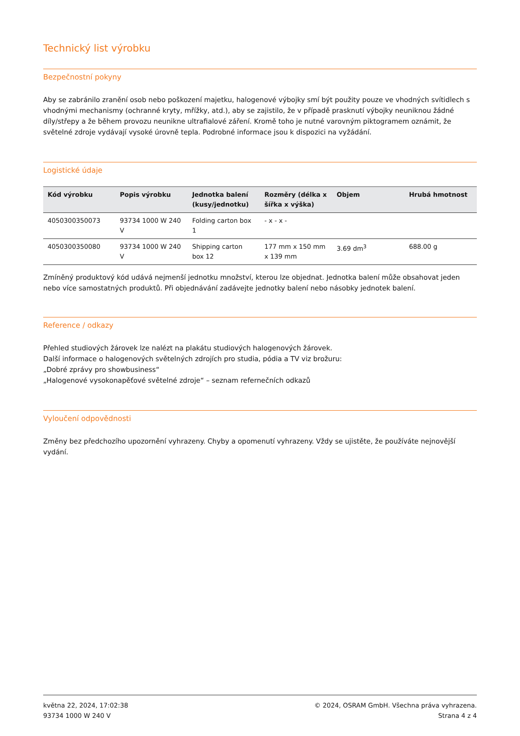Technický list výrobku
Bezpečnostní pokyny
Aby se zabránilo zranění osob nebo poškození majetku, halogenové výbojky smí být použity pouze ve vhodných svítidlech s vhodnými mechanismy (ochranné kryty, mřížky, atd.), aby se zajistilo, že v případě prasknutí výbojky neuniknou žádné díly/střepy a že během provozu neunikne ultrafialové záření. Kromě toho je nutné varovným piktogramem oznámit, že světelné zdroje vydávají vysoké úrovně tepla. Podrobné informace jsou k dispozici na vyžádání.
Logistické údaje
| Kód výrobku | Popis výrobku | Jednotka balení (kusy/jednotku) | Rozměry (délka x šířka x výška) | Objem | Hrubá hmotnost |
| --- | --- | --- | --- | --- | --- |
| 4050300350073 | 93734 1000 W 240 V | Folding carton box 1 | - x - x - | | |
| 4050300350080 | 93734 1000 W 240 V | Shipping carton box 12 | 177 mm x 150 mm x 139 mm | 3.69 dm<sup>3</sup> | 688.00 g |
Zmíněný produktový kód udává nejmenší jednotku množství, kterou lze objednat. Jednotka balení může obsahovat jeden nebo více samostatných produktů. Při objednávání zadávejte jednotky balení nebo násobky jednotek balení.
Reference / odkazy
Přehled studiových žárovek lze nalézt na plakátu studiových halogenových žárovek.
Další informace o halogenových světelných zdrojích pro studia, pódia a TV viz brožuru:
„Dobré zprávy pro showbusiness“
„Halogenové vysokonapěťové světelné zdroje“ – seznam refernečních odkazů
Vyloučení odpovědnosti
Změny bez předchozího upozornění vyhrazeny. Chyby a opomenutí vyhrazeny. Vždy se ujistěte, že používáte nejnovější vydání.
května 22, 2024, 17:02:38
93734 1000 W 240 V
© 2024, OSRAM GmbH. Všechna práva vyhrazena.
Strana 4 z 4